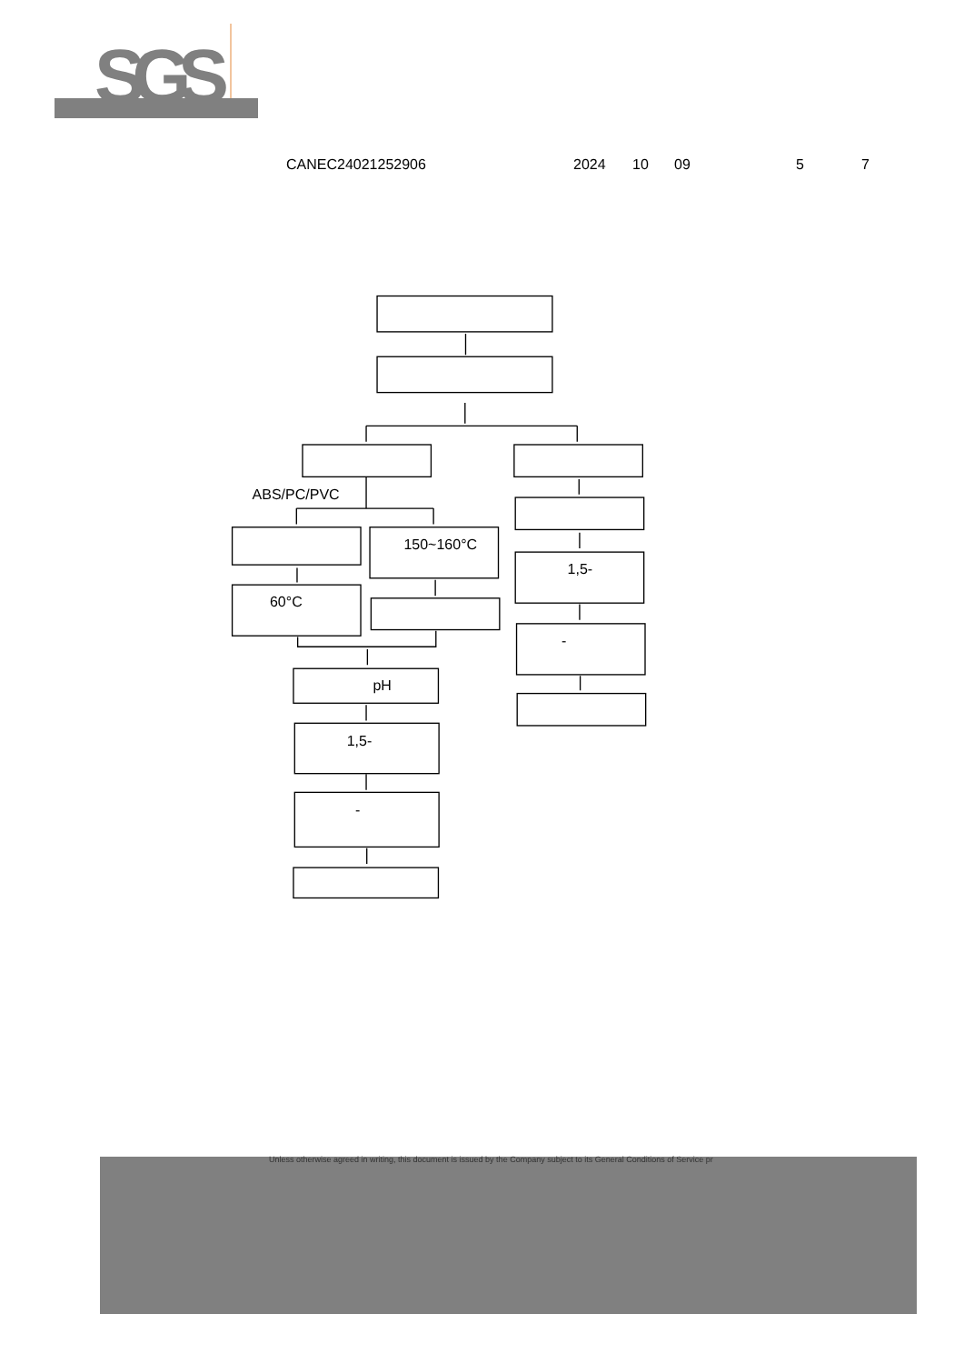SGS
CANEC24021252906 2024 10 09 5 7
ABS/PC/PVC
150~160°C
60°C
1,5-
-
pH
1,5-
-
Unless otherwise agreed in writing, this document is issued by the Company subject to its General Conditions of Service pr